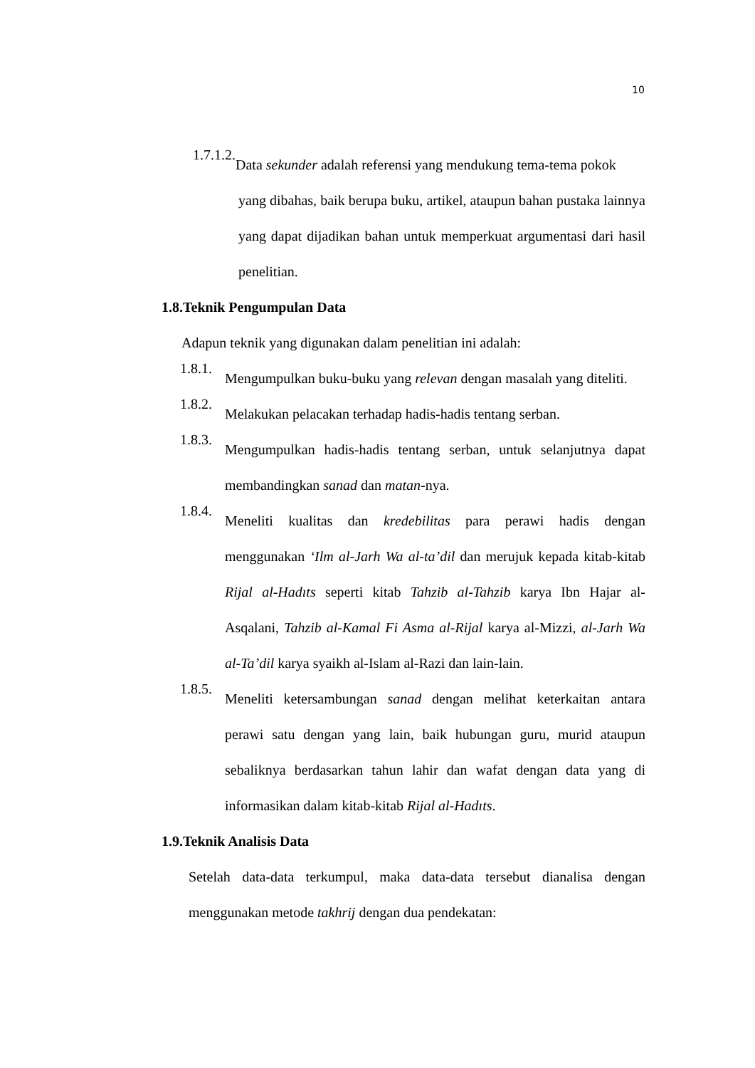10
1.7.1.2.
Data sekunder adalah referensi yang mendukung tema-tema pokok
yang dibahas, baik berupa buku, artikel, ataupun bahan pustaka lainnya yang dapat dijadikan bahan untuk memperkuat argumentasi dari hasil penelitian.
1.8.Teknik Pengumpulan Data
Adapun teknik yang digunakan dalam penelitian ini adalah:
1.8.1.
Mengumpulkan buku-buku yang relevan dengan masalah yang diteliti.
1.8.2.
Melakukan pelacakan terhadap hadis-hadis tentang serban.
1.8.3.
Mengumpulkan hadis-hadis tentang serban, untuk selanjutnya dapat membandingkan sanad dan matan-nya.
1.8.4.
Meneliti kualitas dan kredebilitas para perawi hadis dengan menggunakan ‘Ilm al-Jarh Wa al-ta’dil dan merujuk kepada kitab-kitab Rijal al-Hadıts seperti kitab Tahzib al-Tahzib karya Ibn Hajar al-Asqalani, Tahzib al-Kamal Fi Asma al-Rijal karya al-Mizzi, al-Jarh Wa al-Ta’dil karya syaikh al-Islam al-Razi dan lain-lain.
1.8.5.
Meneliti ketersambungan sanad dengan melihat keterkaitan antara perawi satu dengan yang lain, baik hubungan guru, murid ataupun sebaliknya berdasarkan tahun lahir dan wafat dengan data yang di informasikan dalam kitab-kitab Rijal al-Hadıts.
1.9.Teknik Analisis Data
Setelah data-data terkumpul, maka data-data tersebut dianalisa dengan menggunakan metode takhrij dengan dua pendekatan: